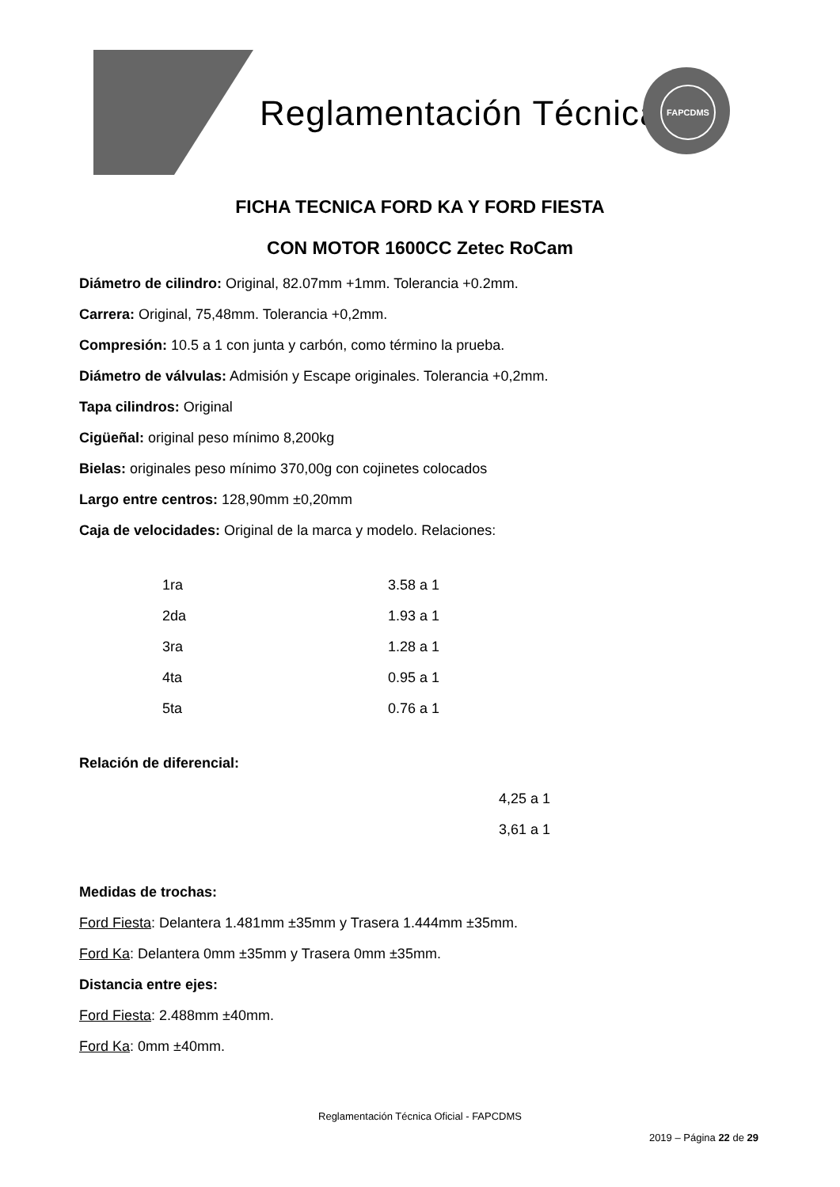Reglamentación Técnica
FAPCDMS
FICHA TECNICA FORD KA Y FORD FIESTA
CON MOTOR 1600CC Zetec RoCam
Diámetro de cilindro: Original, 82.07mm +1mm. Tolerancia +0.2mm.
Carrera: Original, 75,48mm. Tolerancia +0,2mm.
Compresión: 10.5 a 1 con junta y carbón, como término la prueba.
Diámetro de válvulas: Admisión y Escape originales. Tolerancia +0,2mm.
Tapa cilindros: Original
Cigüeñal: original peso mínimo 8,200kg
Bielas: originales peso mínimo 370,00g con cojinetes colocados
Largo entre centros: 128,90mm ±0,20mm
Caja de velocidades: Original de la marca y modelo. Relaciones:
| 1ra | 3.58 a 1 |
| 2da | 1.93 a 1 |
| 3ra | 1.28 a 1 |
| 4ta | 0.95 a 1 |
| 5ta | 0.76 a 1 |
Relación de diferencial:
4,25 a 1
3,61 a 1
Medidas de trochas:
Ford Fiesta: Delantera 1.481mm ±35mm y Trasera 1.444mm ±35mm.
Ford Ka: Delantera 0mm ±35mm y Trasera 0mm ±35mm.
Distancia entre ejes:
Ford Fiesta: 2.488mm ±40mm.
Ford Ka: 0mm ±40mm.
Reglamentación Técnica Oficial - FAPCDMS
2019 – Página 22 de 29